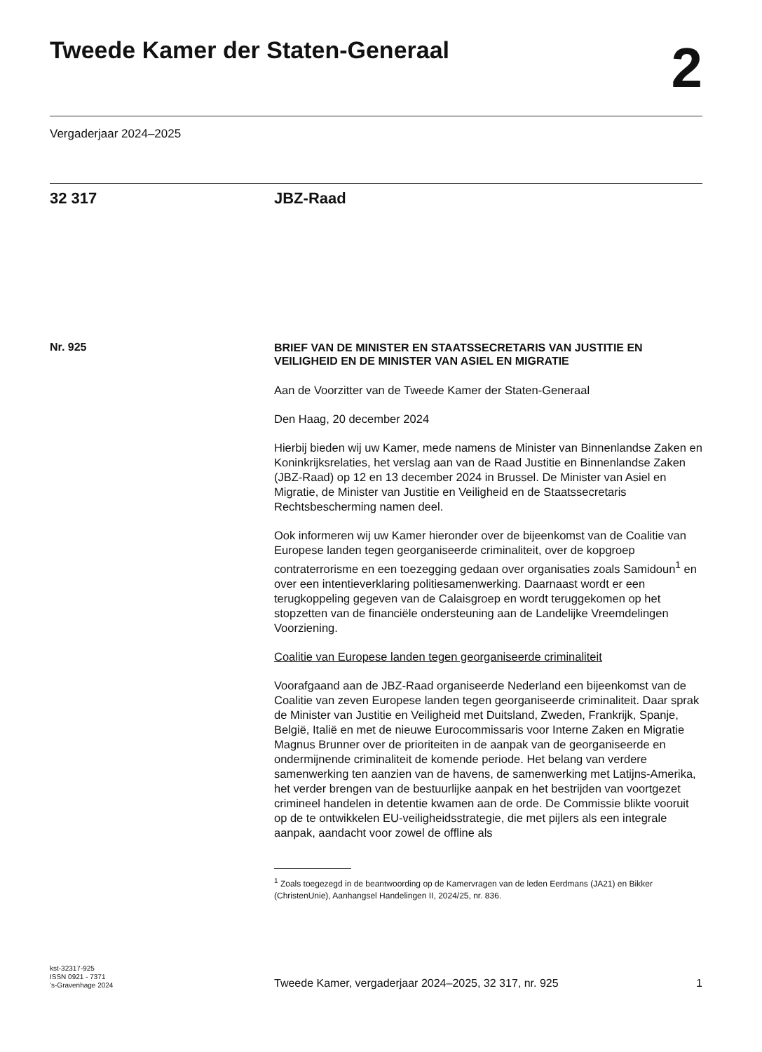Tweede Kamer der Staten-Generaal
2
Vergaderjaar 2024–2025
32 317 JBZ-Raad
Nr. 925
BRIEF VAN DE MINISTER EN STAATSSECRETARIS VAN JUSTITIE EN VEILIGHEID EN DE MINISTER VAN ASIEL EN MIGRATIE
Aan de Voorzitter van de Tweede Kamer der Staten-Generaal
Den Haag, 20 december 2024
Hierbij bieden wij uw Kamer, mede namens de Minister van Binnenlandse Zaken en Koninkrijksrelaties, het verslag aan van de Raad Justitie en Binnenlandse Zaken (JBZ-Raad) op 12 en 13 december 2024 in Brussel. De Minister van Asiel en Migratie, de Minister van Justitie en Veiligheid en de Staatssecretaris Rechtsbescherming namen deel.
Ook informeren wij uw Kamer hieronder over de bijeenkomst van de Coalitie van Europese landen tegen georganiseerde criminaliteit, over de kopgroep contraterrorisme en een toezegging gedaan over organisaties zoals Samidoun<sup>1</sup> en over een intentieverklaring politiesamenwerking. Daarnaast wordt er een terugkoppeling gegeven van de Calaisgroep en wordt teruggekomen op het stopzetten van de financiële ondersteuning aan de Landelijke Vreemdelingen Voorziening.
Coalitie van Europese landen tegen georganiseerde criminaliteit
Voorafgaand aan de JBZ-Raad organiseerde Nederland een bijeenkomst van de Coalitie van zeven Europese landen tegen georganiseerde criminaliteit. Daar sprak de Minister van Justitie en Veiligheid met Duitsland, Zweden, Frankrijk, Spanje, België, Italië en met de nieuwe Eurocommissaris voor Interne Zaken en Migratie Magnus Brunner over de prioriteiten in de aanpak van de georganiseerde en ondermijnende criminaliteit de komende periode. Het belang van verdere samenwerking ten aanzien van de havens, de samenwerking met Latijns-Amerika, het verder brengen van de bestuurlijke aanpak en het bestrijden van voortgezet crimineel handelen in detentie kwamen aan de orde. De Commissie blikte vooruit op de te ontwikkelen EU-veiligheidsstrategie, die met pijlers als een integrale aanpak, aandacht voor zowel de offline als
<sup>1</sup> Zoals toegezegd in de beantwoording op de Kamervragen van de leden Eerdmans (JA21) en Bikker (ChristenUnie), Aanhangsel Handelingen II, 2024/25, nr. 836.
kst-32317-925
ISSN 0921 - 7371
’s-Gravenhage 2024
Tweede Kamer, vergaderjaar 2024–2025, 32 317, nr. 925
1